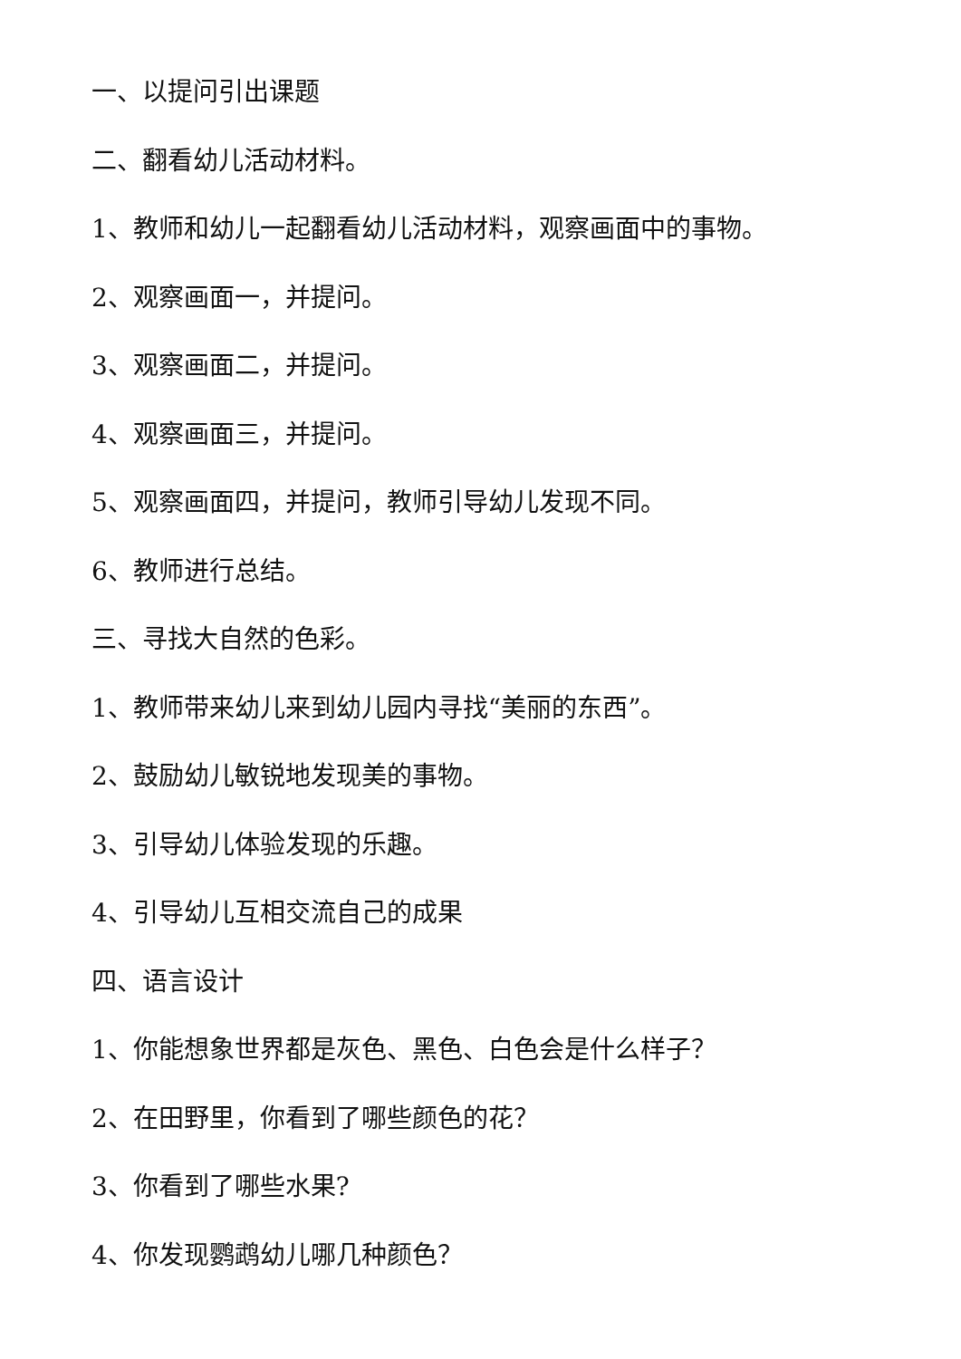一、以提问引出课题
二、翻看幼儿活动材料。
1、教师和幼儿一起翻看幼儿活动材料，观察画面中的事物。
2、观察画面一，并提问。
3、观察画面二，并提问。
4、观察画面三，并提问。
5、观察画面四，并提问，教师引导幼儿发现不同。
6、教师进行总结。
三、寻找大自然的色彩。
1、教师带来幼儿来到幼儿园内寻找“美丽的东西”。
2、鼓励幼儿敏锐地发现美的事物。
3、引导幼儿体验发现的乐趣。
4、引导幼儿互相交流自己的成果
四、语言设计
1、你能想象世界都是灰色、黑色、白色会是什么样子？
2、在田野里，你看到了哪些颜色的花？
3、你看到了哪些水果?
4、你发现鹦鹉幼儿哪几种颜色？